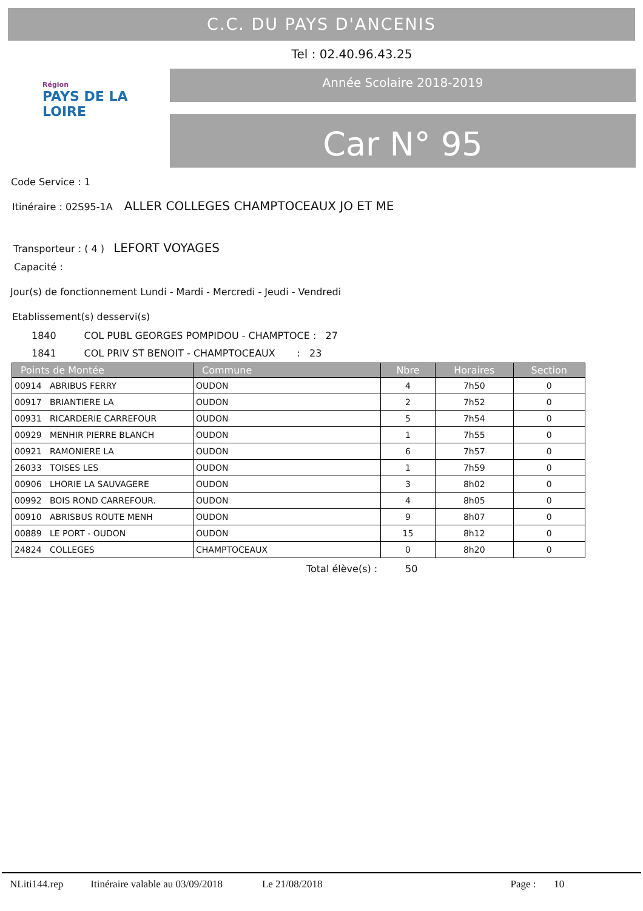C.C. DU PAYS D'ANCENIS
Tel : 02.40.96.43.25
Région
PAYS DE LA LOIRE
Année Scolaire 2018-2019
Car N° 95
Code Service : 1
Itinéraire : 02S95-1A ALLER COLLEGES CHAMPTOCEAUX JO ET ME
Transporteur : ( 4 ) LEFORT VOYAGES
Capacité :
Jour(s) de fonctionnement Lundi - Mardi - Mercredi - Jeudi - Vendredi
Etablissement(s) desservi(s)
1840 COL PUBL GEORGES POMPIDOU - CHAMPTOCE : 27
1841 COL PRIV ST BENOIT - CHAMPTOCEAUX : 23
| Points de Montée | Commune | Nbre | Horaires | Section |
| --- | --- | --- | --- | --- |
| 00914 ABRIBUS FERRY | OUDON | 4 | 7h50 | 0 |
| 00917 BRIANTIERE LA | OUDON | 2 | 7h52 | 0 |
| 00931 RICARDERIE CARREFOUR | OUDON | 5 | 7h54 | 0 |
| 00929 MENHIR PIERRE BLANCH | OUDON | 1 | 7h55 | 0 |
| 00921 RAMONIERE LA | OUDON | 6 | 7h57 | 0 |
| 26033 TOISES LES | OUDON | 1 | 7h59 | 0 |
| 00906 LHORIE LA SAUVAGERE | OUDON | 3 | 8h02 | 0 |
| 00992 BOIS ROND CARREFOUR. | OUDON | 4 | 8h05 | 0 |
| 00910 ABRISBUS ROUTE MENH | OUDON | 9 | 8h07 | 0 |
| 00889 LE PORT - OUDON | OUDON | 15 | 8h12 | 0 |
| 24824 COLLEGES | CHAMPTOCEAUX | 0 | 8h20 | 0 |
Total élève(s) : 50
NLiti144.rep Itinéraire valable au 03/09/2018 Le 21/08/2018 Page : 10